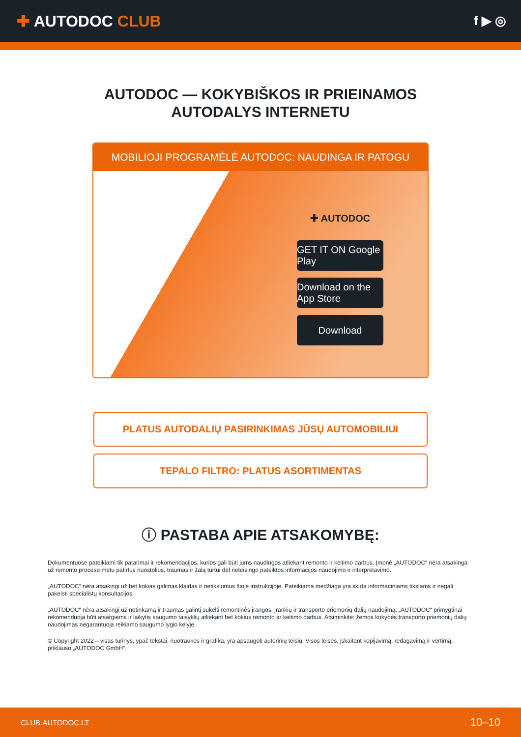✚ AUTODOC CLUB
f ▶ ◎
AUTODOC — KOKYBIŠKOS IR PRIEINAMOS
AUTODALYS INTERNETU
MOBILIOJI PROGRAMĖLĖ AUTODOC: NAUDINGA IR PATOGU
✚ AUTODOC
GET IT ON Google Play
Download on the App Store
Download
PLATUS AUTODALIŲ PASIRINKIMAS JŪSŲ AUTOMOBILIUI
TEPALO FILTRO: PLATUS ASORTIMENTAS
ⓘ PASTABA APIE ATSAKOMYBĘ:
Dokumentuose pateikiami tik patarimai ir rekomendacijos, kurios gali būti jums naudingos atliekant remonto ir keitimo darbus. Įmonė „AUTODOC“ nėra atsakinga už remonto proceso metu patirtus nuostolius, traumas ir žalą turtui dėl neteisingo pateiktos informacijos naudojimo ir interpretavimo.
„AUTODOC“ nėra atsakingi už bet kokias galimas klaidas ir netikslumus šioje instrukcijoje. Pateikiama medžiaga yra skirta informaciniams tikslams ir negali pakeisti specialistų konsultacijos.
„AUTODOC“ nėra atsakingi už netinkamą ir traumas galintį sukelti remontinės įrangos, įrankių ir transporto priemonių dalių naudojimą. „AUTODOC“ primygtinai rekomenduoja būti atsargiems ir laikytis saugumo taisyklių atliekant bet kokius remonto ar keitimo darbus. Atsiminkite: žemos kokybės transporto priemonių dalių naudojimas negarantuoja reikiamo saugumo lygio kelyje.
© Copyright 2022 – visas turinys, ypač tekstai, nuotraukos ir grafika, yra apsaugoti autorinių teisių. Visos teisės, įskaitant kopijavimą, redagavimą ir vertimą, priklauso „AUTODOC GmbH“.
CLUB.AUTODOC.LT 10–10